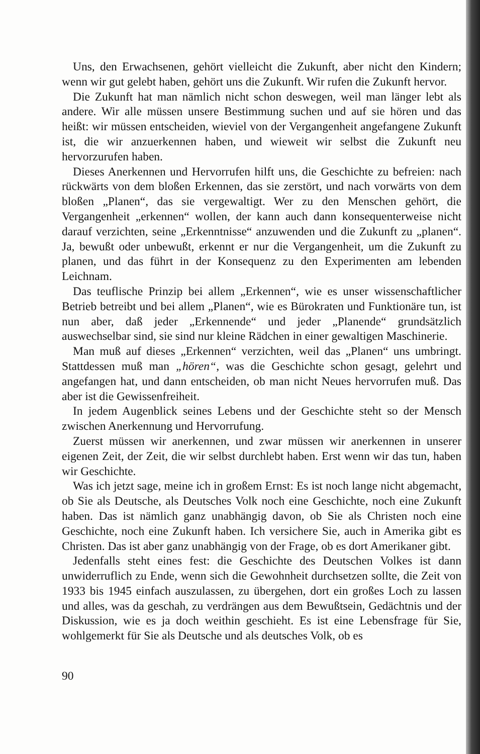Uns, den Erwachsenen, gehört vielleicht die Zukunft, aber nicht den Kindern; wenn wir gut gelebt haben, gehört uns die Zukunft. Wir rufen die Zukunft hervor.
Die Zukunft hat man nämlich nicht schon deswegen, weil man länger lebt als andere. Wir alle müssen unsere Bestimmung suchen und auf sie hören und das heißt: wir müssen entscheiden, wieviel von der Vergangenheit angefangene Zukunft ist, die wir anzuerkennen haben, und wieweit wir selbst die Zukunft neu hervorzurufen haben.
Dieses Anerkennen und Hervorrufen hilft uns, die Geschichte zu befreien: nach rückwärts von dem bloßen Erkennen, das sie zerstört, und nach vorwärts von dem bloßen „Planen“, das sie vergewaltigt. Wer zu den Menschen gehört, die Vergangenheit „erkennen“ wollen, der kann auch dann konsequenterweise nicht darauf verzichten, seine „Erkenntnisse“ anzuwenden und die Zukunft zu „planen“. Ja, bewußt oder unbewußt, erkennt er nur die Vergangenheit, um die Zukunft zu planen, und das führt in der Konsequenz zu den Experimenten am lebenden Leichnam.
Das teuflische Prinzip bei allem „Erkennen“, wie es unser wissenschaftlicher Betrieb betreibt und bei allem „Planen“, wie es Bürokraten und Funktionäre tun, ist nun aber, daß jeder „Erkennende“ und jeder „Planende“ grundsätzlich auswechselbar sind, sie sind nur kleine Rädchen in einer gewaltigen Maschinerie.
Man muß auf dieses „Erkennen“ verzichten, weil das „Planen“ uns umbringt. Stattdessen muß man „hören“, was die Geschichte schon gesagt, gelehrt und angefangen hat, und dann entscheiden, ob man nicht Neues hervorrufen muß. Das aber ist die Gewissenfreiheit.
In jedem Augenblick seines Lebens und der Geschichte steht so der Mensch zwischen Anerkennung und Hervorrufung.
Zuerst müssen wir anerkennen, und zwar müssen wir anerkennen in unserer eigenen Zeit, der Zeit, die wir selbst durchlebt haben. Erst wenn wir das tun, haben wir Geschichte.
Was ich jetzt sage, meine ich in großem Ernst: Es ist noch lange nicht abgemacht, ob Sie als Deutsche, als Deutsches Volk noch eine Geschichte, noch eine Zukunft haben. Das ist nämlich ganz unabhängig davon, ob Sie als Christen noch eine Geschichte, noch eine Zukunft haben. Ich versichere Sie, auch in Amerika gibt es Christen. Das ist aber ganz unabhängig von der Frage, ob es dort Amerikaner gibt.
Jedenfalls steht eines fest: die Geschichte des Deutschen Volkes ist dann unwiderruflich zu Ende, wenn sich die Gewohnheit durchsetzen sollte, die Zeit von 1933 bis 1945 einfach auszulassen, zu übergehen, dort ein großes Loch zu lassen und alles, was da geschah, zu verdrängen aus dem Bewußtsein, Gedächtnis und der Diskussion, wie es ja doch weithin geschieht. Es ist eine Lebensfrage für Sie, wohlgemerkt für Sie als Deutsche und als deutsches Volk, ob es
90